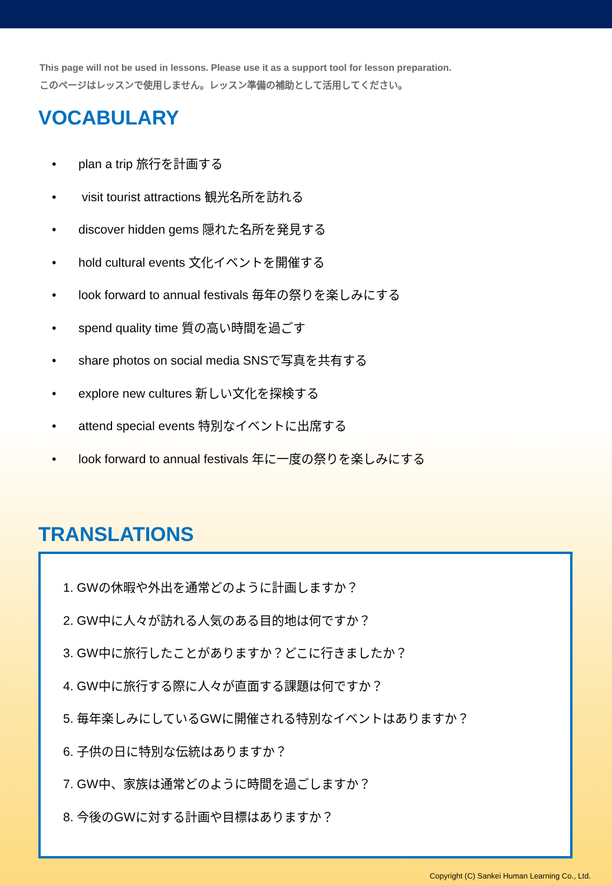This page will not be used in lessons. Please use it as a support tool for lesson preparation.
このページはレッスンで使用しません。レッスン準備の補助として活用してください。
VOCABULARY
• plan a trip 旅行を計画する
• visit tourist attractions 観光名所を訪れる
• discover hidden gems 隠れた名所を発見する
• hold cultural events 文化イベントを開催する
• look forward to annual festivals 毎年の祭りを楽しみにする
• spend quality time 質の高い時間を過ごす
• share photos on social media SNSで写真を共有する
• explore new cultures 新しい文化を探検する
• attend special events 特別なイベントに出席する
• look forward to annual festivals 年に一度の祭りを楽しみにする
TRANSLATIONS
1. GWの休暇や外出を通常どのように計画しますか？
2. GW中に人々が訪れる人気のある目的地は何ですか？
3. GW中に旅行したことがありますか？どこに行きましたか？
4. GW中に旅行する際に人々が直面する課題は何ですか？
5. 毎年楽しみにしているGWに開催される特別なイベントはありますか？
6. 子供の日に特別な伝統はありますか？
7. GW中、家族は通常どのように時間を過ごしますか？
8. 今後のGWに対する計画や目標はありますか？
Copyright (C) Sankei Human Learning Co., Ltd.